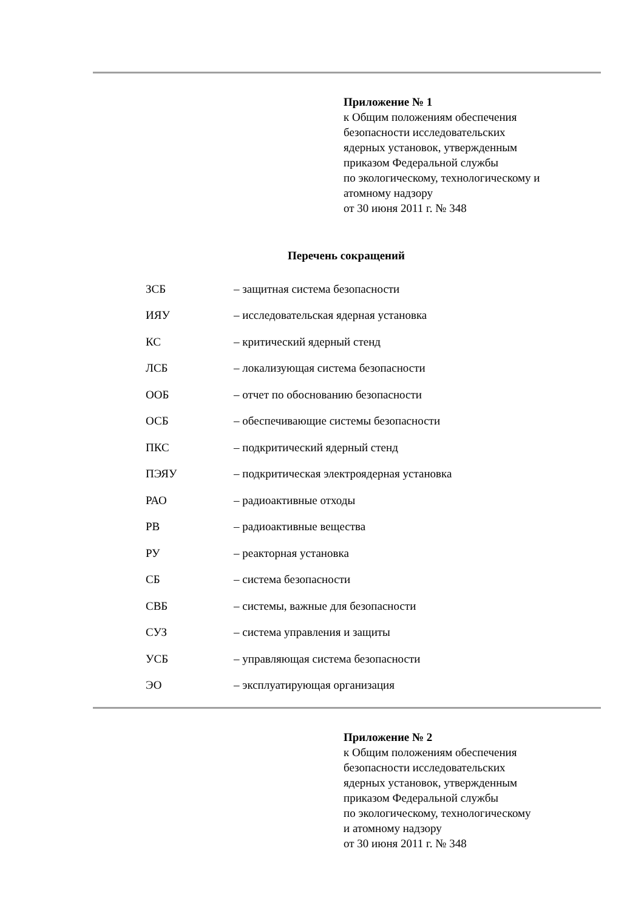Приложение № 1
к Общим положениям обеспечения
безопасности исследовательских
ядерных установок, утвержденным
приказом Федеральной службы
по экологическому, технологическому и
атомному надзору
от 30 июня 2011 г. № 348
Перечень сокращений
| ЗСБ | – защитная система безопасности |
| ИЯУ | – исследовательская ядерная установка |
| КС | – критический ядерный стенд |
| ЛСБ | – локализующая система безопасности |
| ООБ | – отчет по обоснованию безопасности |
| ОСБ | – обеспечивающие системы безопасности |
| ПКС | – подкритический ядерный стенд |
| ПЭЯУ | – подкритическая электроядерная установка |
| РАО | – радиоактивные отходы |
| РВ | – радиоактивные вещества |
| РУ | – реакторная установка |
| СБ | – система безопасности |
| СВБ | – системы, важные для безопасности |
| СУЗ | – система управления и защиты |
| УСБ | – управляющая система безопасности |
| ЭО | – эксплуатирующая организация |
Приложение № 2
к Общим положениям обеспечения
безопасности исследовательских
ядерных установок, утвержденным
приказом Федеральной службы
по экологическому, технологическому
и атомному надзору
от 30 июня 2011 г. № 348